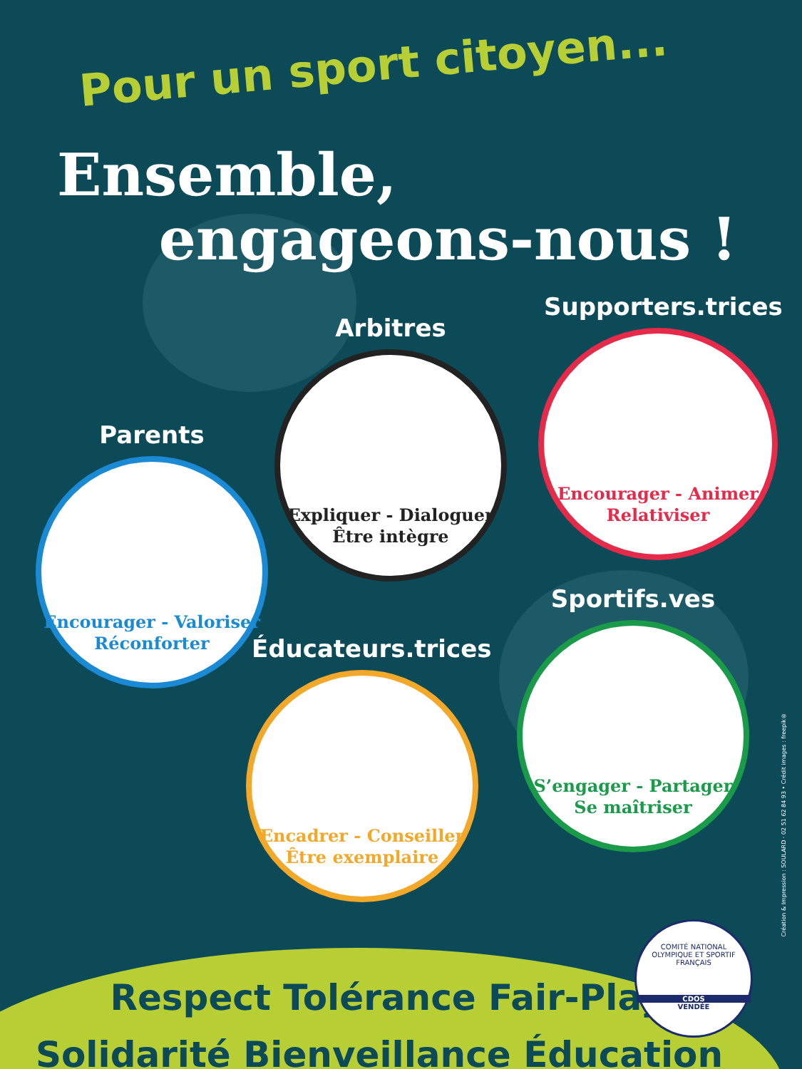Pour un sport citoyen...
Ensemble,
engageons-nous !
Parents
Encourager - Valoriser
Réconforter
Arbitres
Expliquer - Dialoguer
Être intègre
Supporters.trices
Encourager - Animer
Relativiser
Éducateurs.trices
Encadrer - Conseiller
Être exemplaire
Sportifs.ves
S’engager - Partager
Se maîtriser
Création & Impression : SOULARD · 02 51 62 84 93 • Crédit images : freepik®
Respect Tolérance Fair-Play
Solidarité Bienveillance Éducation
COMITÉ NATIONAL
OLYMPIQUE ET SPORTIF FRANÇAIS
CDOS
VENDÉE